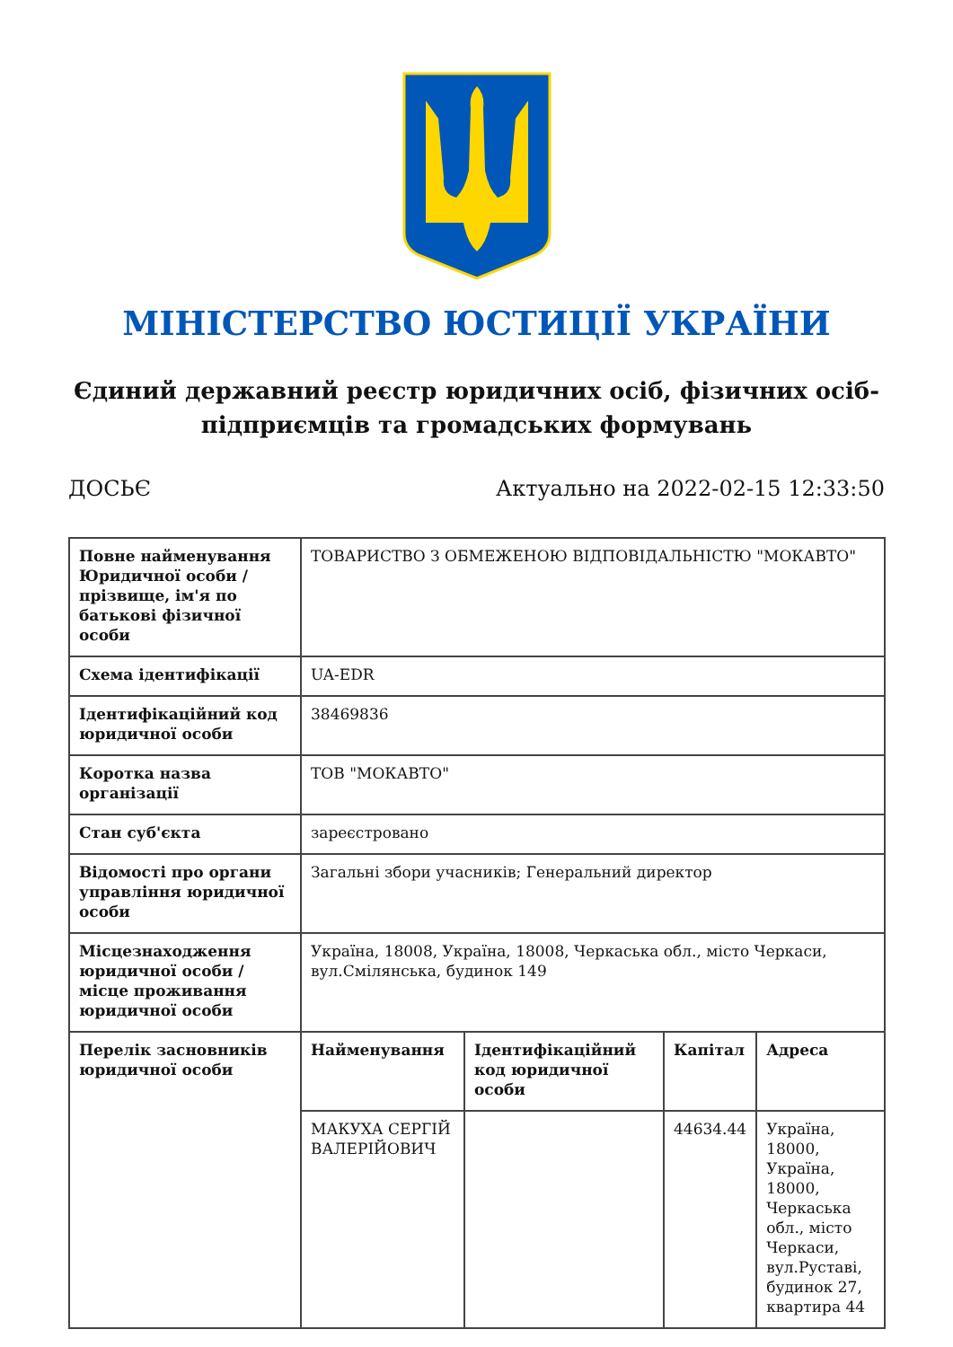МІНІСТЕРСТВО ЮСТИЦІЇ УКРАЇНИ
Єдиний державний реєстр юридичних осіб, фізичних осіб-підприємців та громадських формувань
ДОСЬЄ Актуально на 2022-02-15 12:33:50
| Повне найменування Юридичної особи / прізвище, ім'я по батькові фізичної особи | ТОВАРИСТВО З ОБМЕЖЕНОЮ ВІДПОВІДАЛЬНІСТЮ "МОКАВТО" | | | |
| Схема ідентифікації | UA-EDR | | | |
| Ідентифікаційний код юридичної особи | 38469836 | | | |
| Коротка назва організації | ТОВ "МОКАВТО" | | | |
| Стан суб'єкта | зареєстровано | | | |
| Відомості про органи управління юридичної особи | Загальні збори учасників; Генеральний директор | | | |
| Місцезнаходження юридичної особи / місце проживання юридичної особи | Україна, 18008, Україна, 18008, Черкаська обл., місто Черкаси, вул.Смілянська, будинок 149 | | | |
| Перелік засновників юридичної особи | Найменування | Ідентифікаційний код юридичної особи | Капітал | Адреса |
| | МАКУХА СЕРГІЙ ВАЛЕРІЙОВИЧ | | 44634.44 | Україна, 18000, Україна, 18000, Черкаська обл., місто Черкаси, вул.Руставі, будинок 27, квартира 44 |